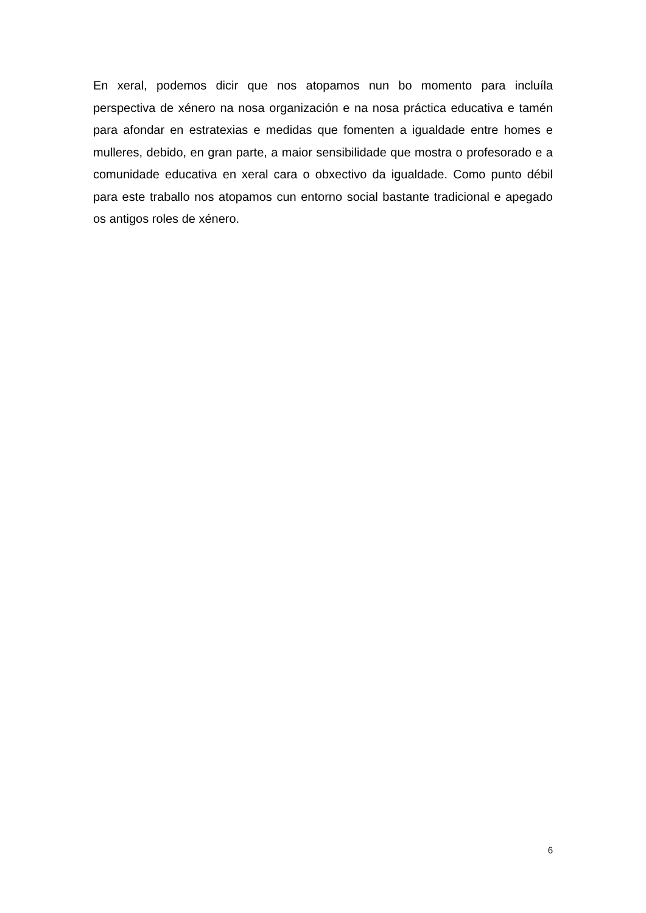En xeral, podemos dicir que nos atopamos nun bo momento para incluíla perspectiva de xénero na nosa organización e na nosa práctica educativa e tamén para afondar en estratexias e medidas que fomenten a igualdade entre homes e mulleres, debido, en gran parte, a maior sensibilidade que mostra o profesorado e a comunidade educativa en xeral cara o obxectivo da igualdade. Como punto débil para este traballo nos atopamos cun entorno social bastante tradicional e apegado os antigos roles de xénero.
6